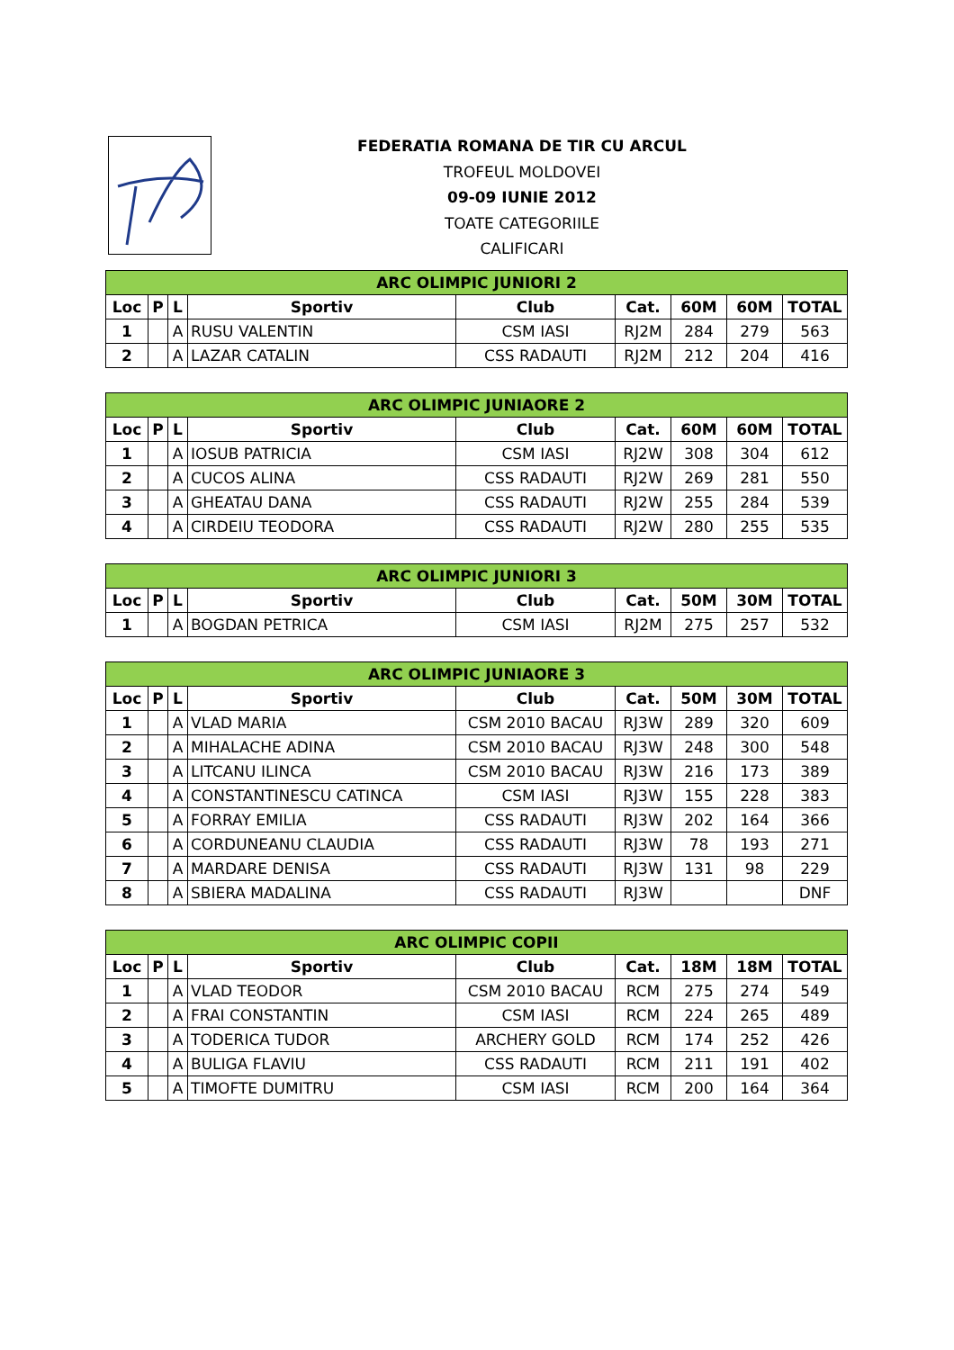FEDERATIA ROMANA DE TIR CU ARCUL
TROFEUL MOLDOVEI
09-09 IUNIE 2012
TOATE CATEGORIILE
CALIFICARI
| ARC OLIMPIC JUNIORI 2 | | | | | | | | |
| --- | --- | --- | --- | --- | --- | --- | --- | --- |
| Loc | P | L | Sportiv | Club | Cat. | 60M | 60M | TOTAL |
| 1 | | A | RUSU VALENTIN | CSM IASI | RJ2M | 284 | 279 | 563 |
| 2 | | A | LAZAR CATALIN | CSS RADAUTI | RJ2M | 212 | 204 | 416 |
| ARC OLIMPIC JUNIAORE 2 | | | | | | | | |
| --- | --- | --- | --- | --- | --- | --- | --- | --- |
| Loc | P | L | Sportiv | Club | Cat. | 60M | 60M | TOTAL |
| 1 | | A | IOSUB PATRICIA | CSM IASI | RJ2W | 308 | 304 | 612 |
| 2 | | A | CUCOS ALINA | CSS RADAUTI | RJ2W | 269 | 281 | 550 |
| 3 | | A | GHEATAU DANA | CSS RADAUTI | RJ2W | 255 | 284 | 539 |
| 4 | | A | CIRDEIU TEODORA | CSS RADAUTI | RJ2W | 280 | 255 | 535 |
| ARC OLIMPIC JUNIORI 3 | | | | | | | | |
| --- | --- | --- | --- | --- | --- | --- | --- | --- |
| Loc | P | L | Sportiv | Club | Cat. | 50M | 30M | TOTAL |
| 1 | | A | BOGDAN PETRICA | CSM IASI | RJ2M | 275 | 257 | 532 |
| ARC OLIMPIC JUNIAORE 3 | | | | | | | | |
| --- | --- | --- | --- | --- | --- | --- | --- | --- |
| Loc | P | L | Sportiv | Club | Cat. | 50M | 30M | TOTAL |
| 1 | | A | VLAD MARIA | CSM 2010 BACAU | RJ3W | 289 | 320 | 609 |
| 2 | | A | MIHALACHE ADINA | CSM 2010 BACAU | RJ3W | 248 | 300 | 548 |
| 3 | | A | LITCANU ILINCA | CSM 2010 BACAU | RJ3W | 216 | 173 | 389 |
| 4 | | A | CONSTANTINESCU CATINCA | CSM IASI | RJ3W | 155 | 228 | 383 |
| 5 | | A | FORRAY EMILIA | CSS RADAUTI | RJ3W | 202 | 164 | 366 |
| 6 | | A | CORDUNEANU CLAUDIA | CSS RADAUTI | RJ3W | 78 | 193 | 271 |
| 7 | | A | MARDARE DENISA | CSS RADAUTI | RJ3W | 131 | 98 | 229 |
| 8 | | A | SBIERA MADALINA | CSS RADAUTI | RJ3W | | | DNF |
| ARC OLIMPIC COPII | | | | | | | | |
| --- | --- | --- | --- | --- | --- | --- | --- | --- |
| Loc | P | L | Sportiv | Club | Cat. | 18M | 18M | TOTAL |
| 1 | | A | VLAD TEODOR | CSM 2010 BACAU | RCM | 275 | 274 | 549 |
| 2 | | A | FRAI CONSTANTIN | CSM IASI | RCM | 224 | 265 | 489 |
| 3 | | A | TODERICA TUDOR | ARCHERY GOLD | RCM | 174 | 252 | 426 |
| 4 | | A | BULIGA FLAVIU | CSS RADAUTI | RCM | 211 | 191 | 402 |
| 5 | | A | TIMOFTE DUMITRU | CSM IASI | RCM | 200 | 164 | 364 |